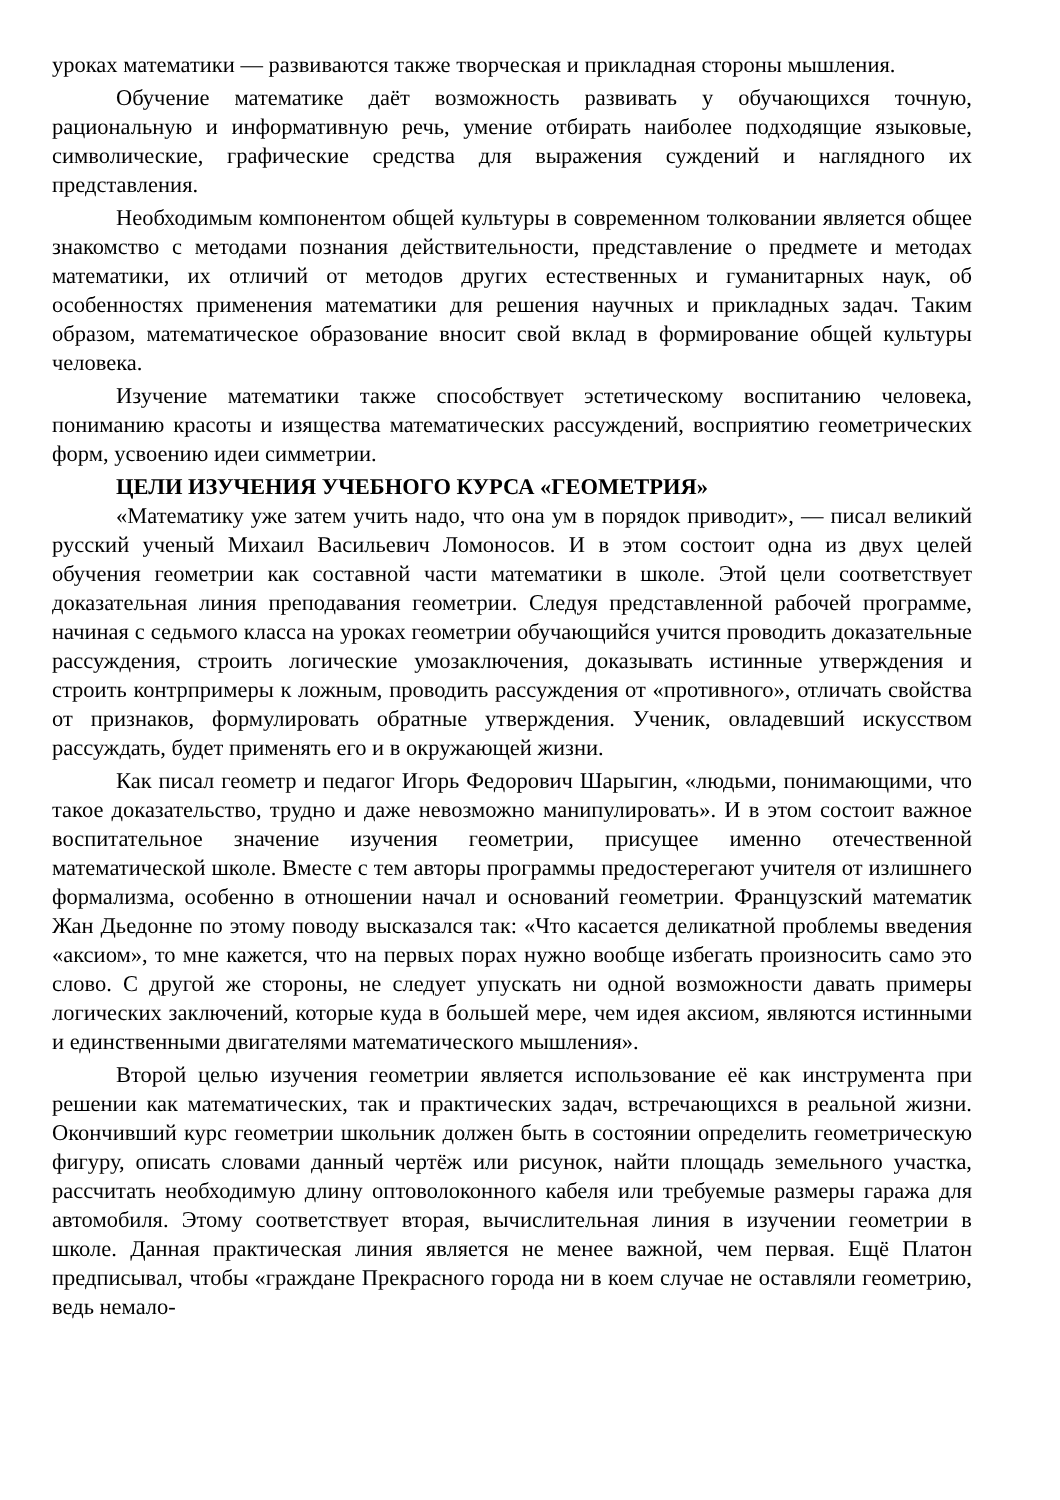уроках математики — развиваются также творческая и прикладная стороны мышления.
Обучение математике даёт возможность развивать у обучающихся точную, рациональную и информативную речь, умение отбирать наиболее подходящие языковые, символические, графические средства для выражения суждений и наглядного их представления.
Необходимым компонентом общей культуры в современном толковании является общее знакомство с методами познания действительности, представление о предмете и методах математики, их отличий от методов других естественных и гуманитарных наук, об особенностях применения математики для решения научных и прикладных задач. Таким образом, математическое образование вносит свой вклад в формирование общей культуры человека.
Изучение математики также способствует эстетическому воспитанию человека, пониманию красоты и изящества математических рассуждений, восприятию геометрических форм, усвоению идеи симметрии.
ЦЕЛИ ИЗУЧЕНИЯ УЧЕБНОГО КУРСА «ГЕОМЕТРИЯ»
«Математику уже затем учить надо, что она ум в порядок приводит», — писал великий русский ученый Михаил Васильевич Ломоносов. И в этом состоит одна из двух целей обучения геометрии как составной части математики в школе. Этой цели соответствует доказательная линия преподавания геометрии. Следуя представленной рабочей программе, начиная с седьмого класса на уроках геометрии обучающийся учится проводить доказательные рассуждения, строить логические умозаключения, доказывать истинные утверждения и строить контрпримеры к ложным, проводить рассуждения от «противного», отличать свойства от признаков, формулировать обратные утверждения. Ученик, овладевший искусством рассуждать, будет применять его и в окружающей жизни.
Как писал геометр и педагог Игорь Федорович Шарыгин, «людьми, понимающими, что такое доказательство, трудно и даже невозможно манипулировать». И в этом состоит важное воспитательное значение изучения геометрии, присущее именно отечественной математической школе. Вместе с тем авторы программы предостерегают учителя от излишнего формализма, особенно в отношении начал и оснований геометрии. Французский математик Жан Дьедонне по этому поводу высказался так: «Что касается деликатной проблемы введения «аксиом», то мне кажется, что на первых порах нужно вообще избегать произносить само это слово. С другой же стороны, не следует упускать ни одной возможности давать примеры логических заключений, которые куда в большей мере, чем идея аксиом, являются истинными и единственными двигателями математического мышления».
Второй целью изучения геометрии является использование её как инструмента при решении как математических, так и практических задач, встречающихся в реальной жизни. Окончивший курс геометрии школьник должен быть в состоянии определить геометрическую фигуру, описать словами данный чертёж или рисунок, найти площадь земельного участка, рассчитать необходимую длину оптоволоконного кабеля или требуемые размеры гаража для автомобиля. Этому соответствует вторая, вычислительная линия в изучении геометрии в школе. Данная практическая линия является не менее важной, чем первая. Ещё Платон предписывал, чтобы «граждане Прекрасного города ни в коем случае не оставляли геометрию, ведь немало-